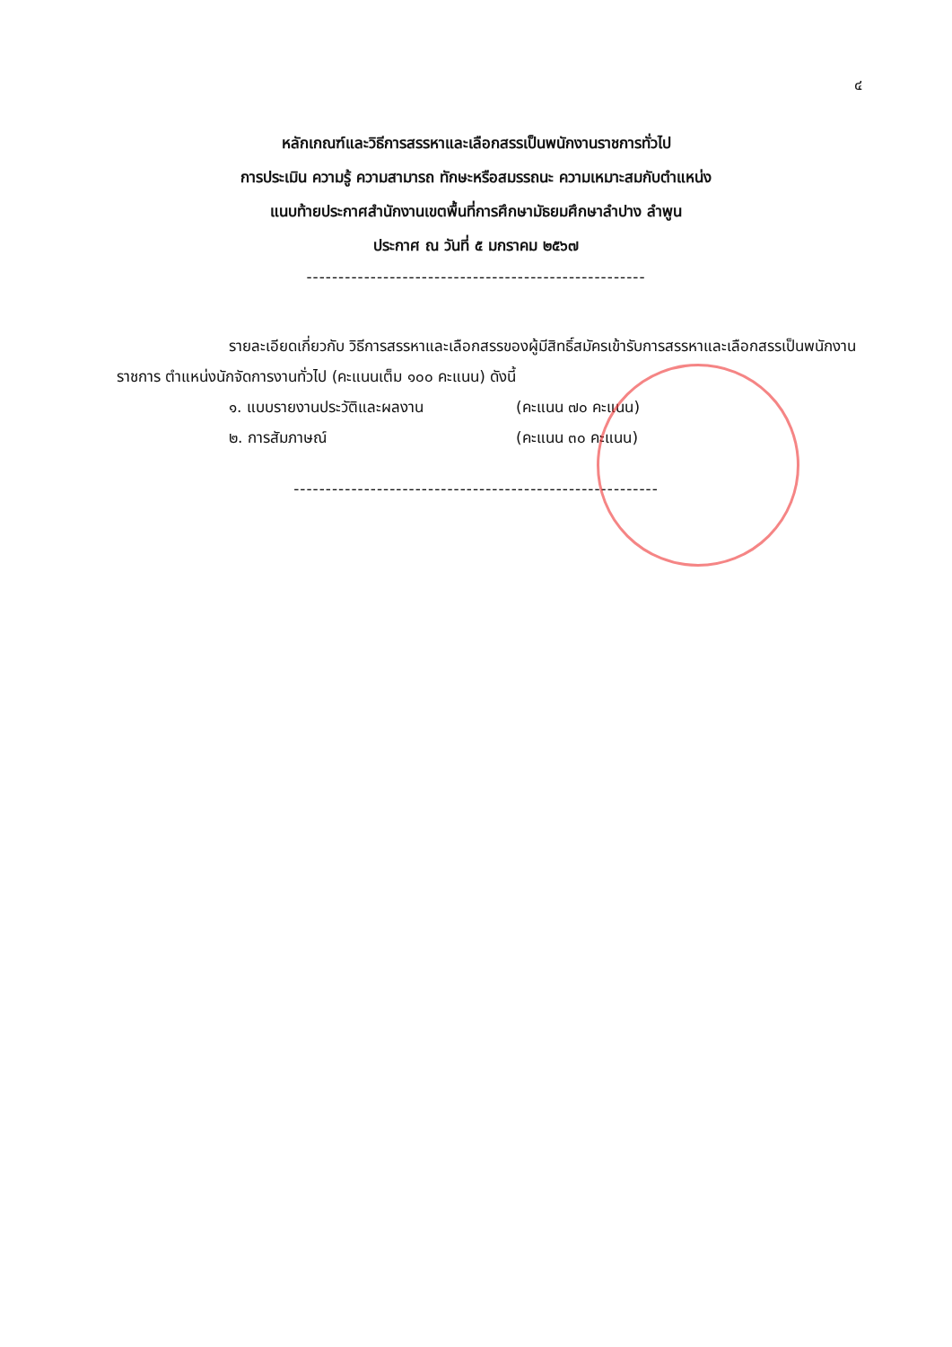๔
หลักเกณฑ์และวิธีการสรรหาและเลือกสรรเป็นพนักงานราชการทั่วไป
การประเมิน ความรู้ ความสามารถ ทักษะหรือสมรรถนะ ความเหมาะสมกับตำแหน่ง
แนบท้ายประกาศสำนักงานเขตพื้นที่การศึกษามัธยมศึกษาลำปาง ลำพูน
ประกาศ ณ วันที่ ๕ มกราคม ๒๕๖๗
-----------------------------------------------------
รายละเอียดเกี่ยวกับ วิธีการสรรหาและเลือกสรรของผู้มีสิทธิ์สมัครเข้ารับการสรรหาและเลือกสรรเป็นพนักงานราชการ ตำแหน่งนักจัดการงานทั่วไป (คะแนนเต็ม ๑๐๐ คะแนน) ดังนี้
๑. แบบรายงานประวัติและผลงาน (คะแนน ๗๐ คะแนน)
๒. การสัมภาษณ์ (คะแนน ๓๐ คะแนน)
---------------------------------------------------------